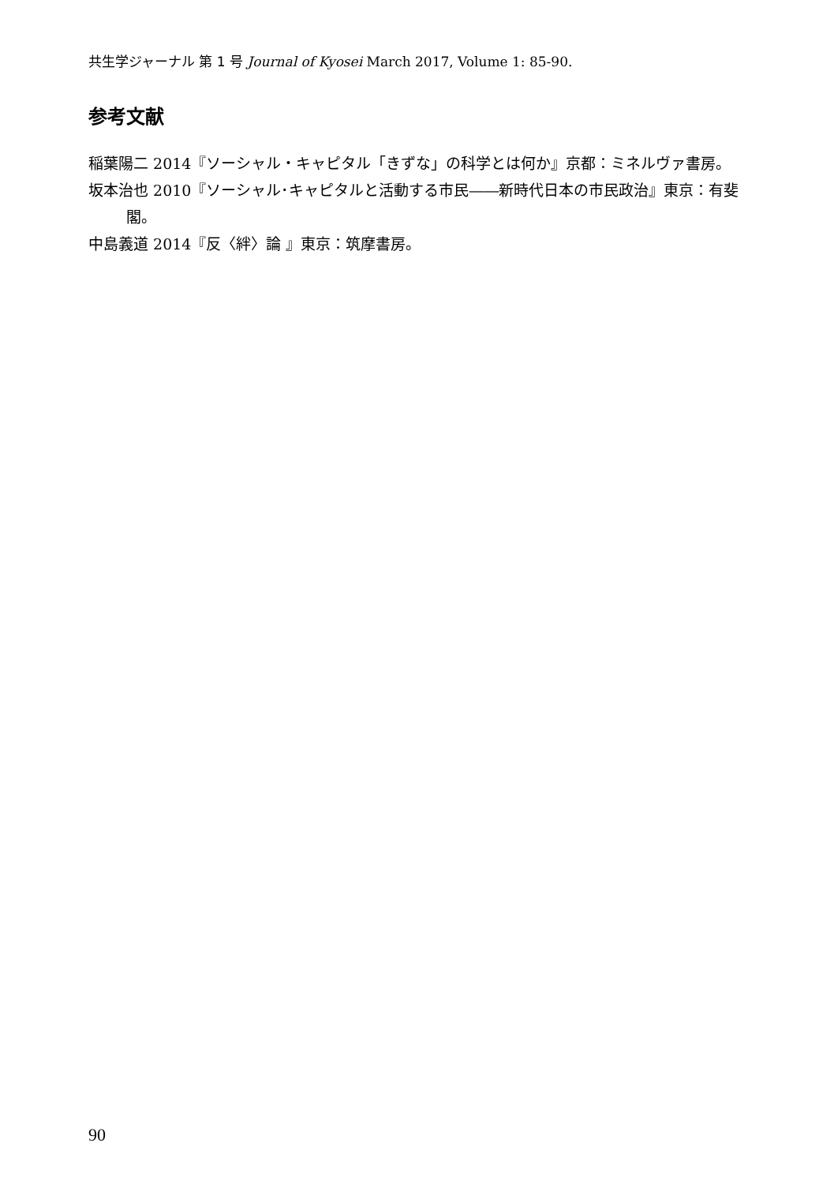共生学ジャーナル 第 1 号 Journal of Kyosei March 2017, Volume 1: 85-90.
参考文献
稲葉陽二 2014『ソーシャル・キャピタル「きずな」の科学とは何か』京都：ミネルヴァ書房。
坂本治也 2010『ソーシャル･キャピタルと活動する市民――新時代日本の市民政治』東京：有斐閣。
中島義道 2014『反〈絆〉論 』東京：筑摩書房。
90